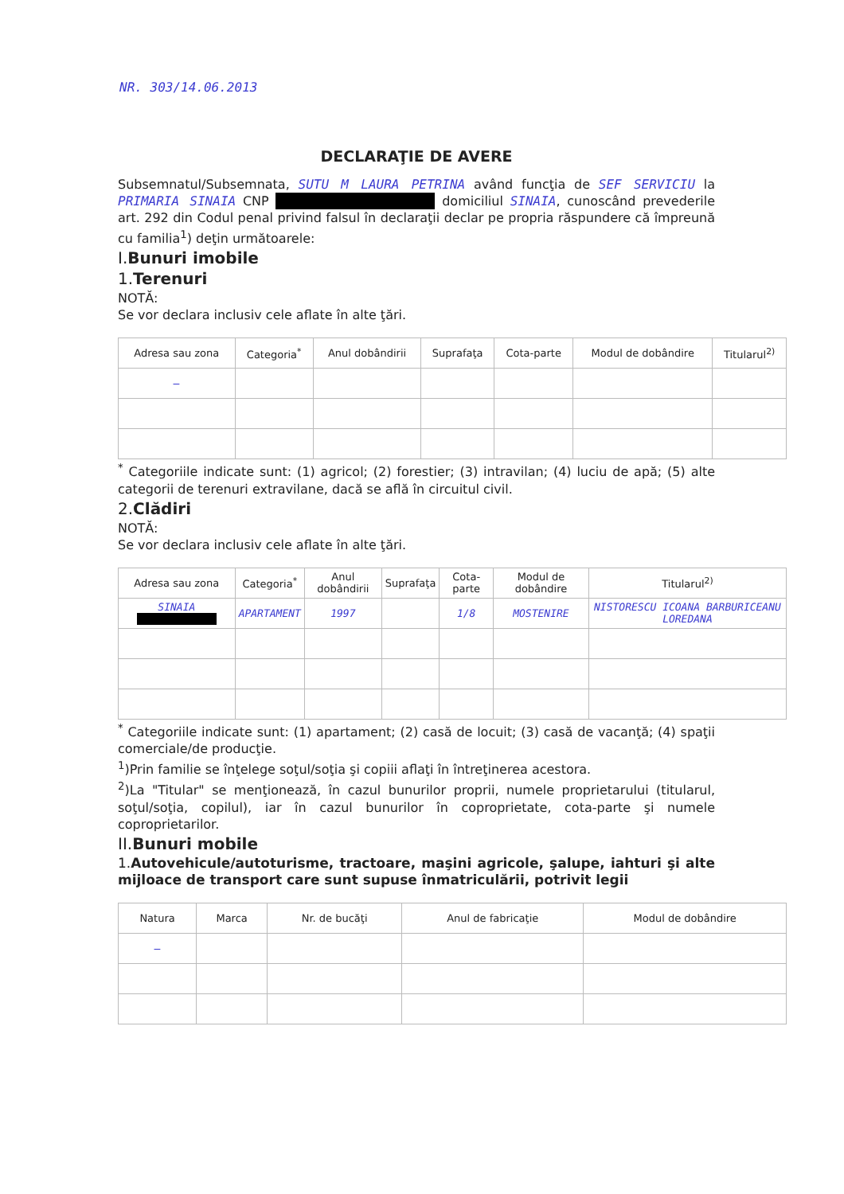NR. 303/14.06.2013
DECLARAŢIE DE AVERE
Subsemnatul/Subsemnata, SUTU M LAURA PETRINA având funcţia de SEF SERVICIU la PRIMARIA SINAIA CNP domiciliul SINAIA, cunoscând prevederile art. 292 din Codul penal privind falsul în declaraţii declar pe propria răspundere că împreună cu familia<sup>1</sup>) deţin următoarele:
I.Bunuri imobile
1.Terenuri
NOTĂ:
Se vor declara inclusiv cele aflate în alte ţări.
| Adresa sau zona | Categoria<sup>*</sup> | Anul dobândirii | Suprafaţa | Cota-parte | Modul de dobândire | Titularul<sup>2)</sup> |
| --- | --- | --- | --- | --- | --- | --- |
| — | | | | | | |
<sup>*</sup> Categoriile indicate sunt: (1) agricol; (2) forestier; (3) intravilan; (4) luciu de apă; (5) alte categorii de terenuri extravilane, dacă se află în circuitul civil.
2.Clădiri
NOTĂ:
Se vor declara inclusiv cele aflate în alte ţări.
| Adresa sau zona | Categoria<sup>*</sup> | Anul dobândirii | Suprafaţa | Cota-parte | Modul de dobândire | Titularul<sup>2)</sup> |
| --- | --- | --- | --- | --- | --- | --- |
| SINAIA | APARTAMENT | 1997 | | 1/8 | MOSTENIRE | NISTORESCU ICOANA BARBURICEANU LOREDANA |
<sup>*</sup> Categoriile indicate sunt: (1) apartament; (2) casă de locuit; (3) casă de vacanţă; (4) spaţii comerciale/de producţie.
<sup>1</sup>)Prin familie se înţelege soţul/soţia şi copiii aflaţi în întreţinerea acestora.
<sup>2</sup>)La "Titular" se menţionează, în cazul bunurilor proprii, numele proprietarului (titularul, soţul/soţia, copilul), iar în cazul bunurilor în coproprietate, cota-parte şi numele coproprietarilor.
II.Bunuri mobile
1.Autovehicule/autoturisme, tractoare, maşini agricole, şalupe, iahturi şi alte mijloace de transport care sunt supuse înmatriculării, potrivit legii
| Natura | Marca | Nr. de bucăţi | Anul de fabricaţie | Modul de dobândire |
| --- | --- | --- | --- | --- |
| — | | | | |